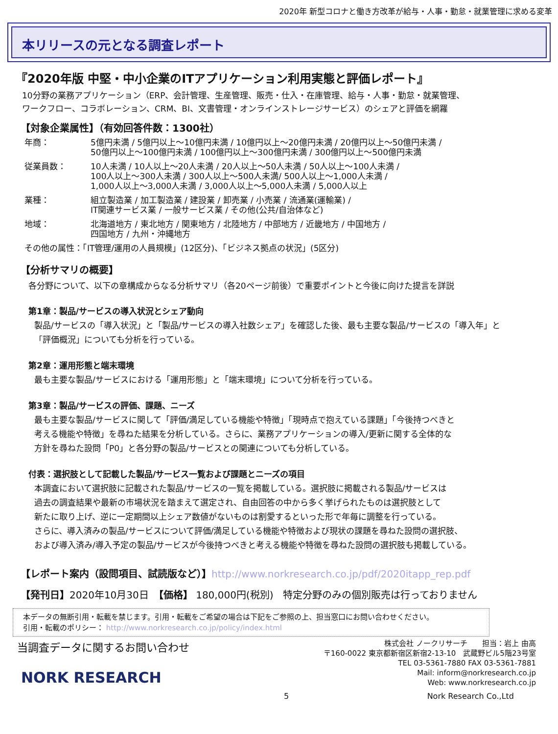2020年 新型コロナと働き方改革が給与・人事・勤怠・就業管理に求める変革
本リリースの元となる調査レポート
『2020年版 中堅・中小企業のITアプリケーション利用実態と評価レポート』
10分野の業務アプリケーション（ERP、会計管理、生産管理、販売・仕入・在庫管理、給与・人事・勤怠・就業管理、
ワークフロー、コラボレーション、CRM、BI、文書管理・オンラインストレージサービス）のシェアと評価を網羅
【対象企業属性】（有効回答件数：1300社）
| 年商： | 5億円未満 / 5億円以上～10億円未満 / 10億円以上～20億円未満 / 20億円以上～50億円未満 / 50億円以上～100億円未満 / 100億円以上～300億円未満 / 300億円以上～500億円未満 |
| 従業員数： | 10人未満 / 10人以上～20人未満 / 20人以上～50人未満 / 50人以上～100人未満 / 100人以上～300人未満 / 300人以上～500人未満/ 500人以上～1,000人未満 / 1,000人以上～3,000人未満 / 3,000人以上～5,000人未満 / 5,000人以上 |
| 業種： | 組立製造業 / 加工製造業 / 建設業 / 卸売業 / 小売業 / 流通業(運輸業) / IT関連サービス業 / 一般サービス業 / その他(公共/自治体など) |
| 地域： | 北海道地方 / 東北地方 / 関東地方 / 北陸地方 / 中部地方 / 近畿地方 / 中国地方 / 四国地方 / 九州・沖縄地方 |
| その他の属性：「IT管理/運用の人員規模」(12区分)、「ビジネス拠点の状況」(5区分) | |
【分析サマリの概要】
各分野について、以下の章構成からなる分析サマリ（各20ページ前後）で重要ポイントと今後に向けた提言を詳説
第1章：製品/サービスの導入状況とシェア動向
製品/サービスの「導入状況」と「製品/サービスの導入社数シェア」を確認した後、最も主要な製品/サービスの「導入年」と
「評価概況」についても分析を行っている。
第2章：運用形態と端末環境
最も主要な製品/サービスにおける「運用形態」と「端末環境」について分析を行っている。
第3章：製品/サービスの評価、課題、ニーズ
最も主要な製品/サービスに関して「評価/満足している機能や特徴」「現時点で抱えている課題」「今後持つべきと
考える機能や特徴」を尋ねた結果を分析している。さらに、業務アプリケーションの導入/更新に関する全体的な
方針を尋ねた設問「P0」と各分野の製品/サービスとの関連についても分析している。
付表：選択肢として記載した製品/サービス一覧および課題とニーズの項目
本調査において選択肢に記載された製品/サービスの一覧を掲載している。選択肢に掲載される製品/サービスは
過去の調査結果や最新の市場状況を踏まえて選定され、自由回答の中から多く挙げられたものは選択肢として
新たに取り上げ、逆に一定期間以上シェア数値がないものは割愛するといった形で年毎に調整を行っている。
さらに、導入済みの製品/サービスについて評価/満足している機能や特徴および現状の課題を尋ねた設問の選択肢、
および導入済み/導入予定の製品/サービスが今後持つべきと考える機能や特徴を尋ねた設問の選択肢も掲載している。
【レポート案内（設問項目、試読版など）】http://www.norkresearch.co.jp/pdf/2020itapp_rep.pdf
【発刊日】2020年10月30日　【価格】 180,000円(税別)　特定分野のみの個別販売は行っておりません
本データの無断引用・転載を禁じます。引用・転載をご希望の場合は下記をご参照の上、担当窓口にお問い合わせください。
引用・転載のポリシー： http://www.norkresearch.co.jp/policy/index.html
当調査データに関するお問い合わせ
NORK RESEARCH
株式会社 ノークリサーチ　　担当：岩上 由高
〒160-0022 東京都新宿区新宿2-13-10　武蔵野ビル5階23号室
TEL 03-5361-7880 FAX 03-5361-7881
Mail: inform@norkresearch.co.jp
Web: www.norkresearch.co.jp
5 Nork Research Co.,Ltd